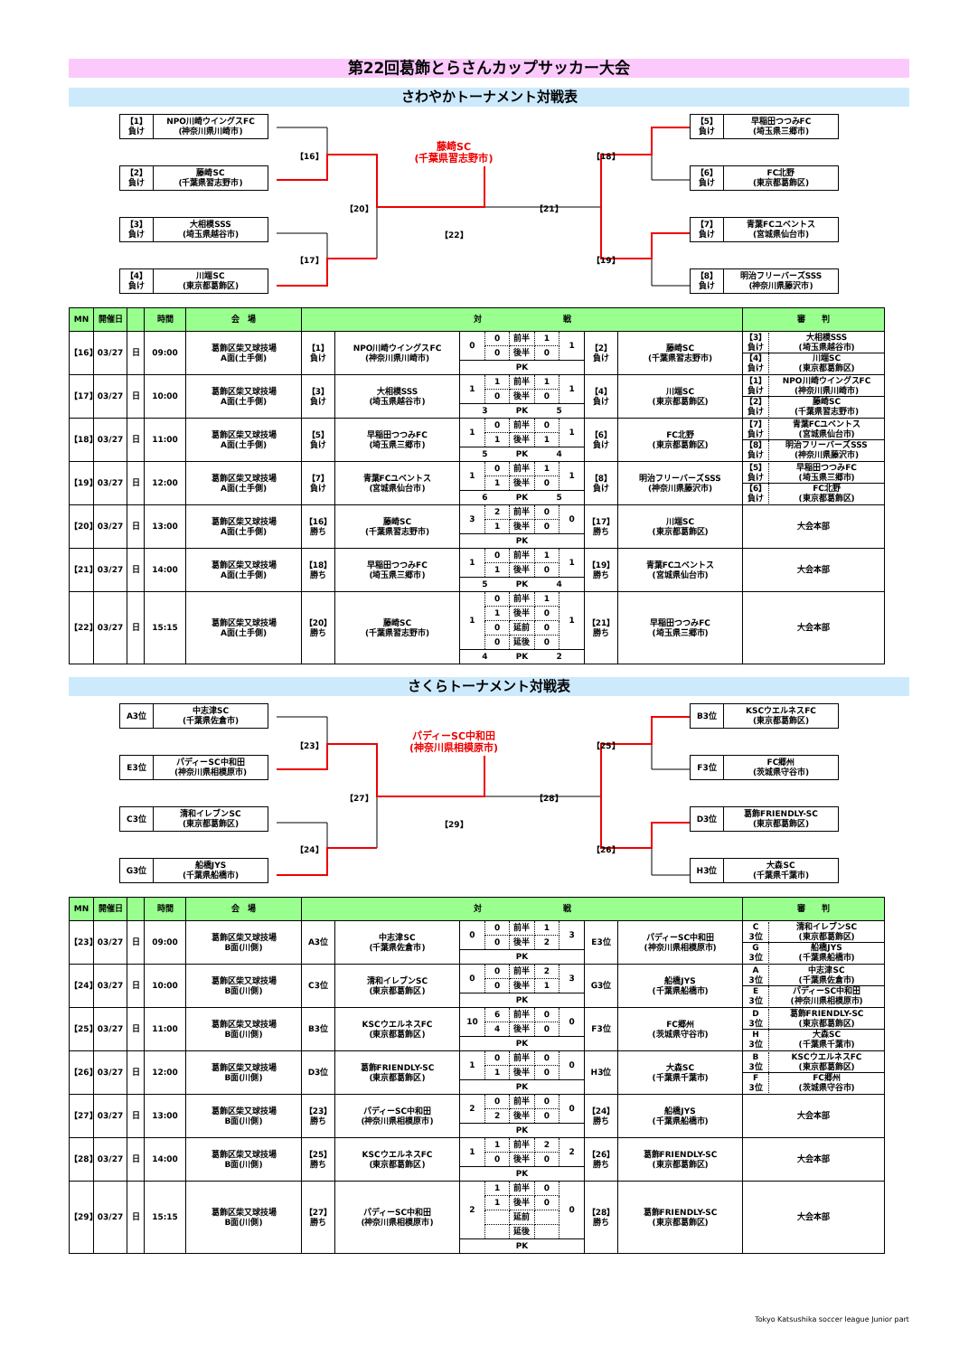第22回葛飾とらさんカップサッカー大会
さわやかトーナメント対戦表
【1】
負け
NPO川崎ウイングスFC
(神奈川県川崎市)
【2】
負け
藤崎SC
(千葉県習志野市)
【3】
負け
大相模SSS
(埼玉県越谷市)
【4】
負け
川端SC
(東京都葛飾区)
【16】
【17】
【20】
藤崎SC
(千葉県習志野市)
【22】
【21】
【18】
【19】
【5】
負け
早稲田つつみFC
(埼玉県三郷市)
【6】
負け
FC北野
(東京都葛飾区)
【7】
負け
青葉FCユベントス
(宮城県仙台市)
【8】
負け
明治フリーバーズSSS
(神奈川県藤沢市)
| MN | 開催日 | | 時間 | 会 場 | 対 戦 | | | | | 審 判 |
| --- | --- | --- | --- | --- | --- | --- | --- | --- | --- | --- |
| 【16】 | 03/27 | 日 | 09:00 | 葛飾区柴又球技場 A面(土手側) | 【1】 負け | NPO川崎ウイングスFC (神奈川県川崎市) | / 0 / 0 / 前半 / 1 / 1 / / / 0 / 後半 / 0 / / / / / PK / / / | 【2】 負け | 藤崎SC (千葉県習志野市) | / 【3】 負け / 大相模SSS (埼玉県越谷市) / / 【4】 負け / 川端SC (東京都葛飾区) / |
| 【17】 | 03/27 | 日 | 10:00 | 葛飾区柴又球技場 A面(土手側) | 【3】 負け | 大相模SSS (埼玉県越谷市) | / 1 / 1 / 前半 / 1 / 1 / / / 0 / 後半 / 0 / / / 3 / / PK / 5 / / | 【4】 負け | 川端SC (東京都葛飾区) | / 【1】 負け / NPO川崎ウイングスFC (神奈川県川崎市) / / 【2】 負け / 藤崎SC (千葉県習志野市) / |
| 【18】 | 03/27 | 日 | 11:00 | 葛飾区柴又球技場 A面(土手側) | 【5】 負け | 早稲田つつみFC (埼玉県三郷市) | / 1 / 0 / 前半 / 0 / 1 / / / 1 / 後半 / 1 / / / 5 / / PK / 4 / / | 【6】 負け | FC北野 (東京都葛飾区) | / 【7】 負け / 青葉FCユベントス (宮城県仙台市) / / 【8】 負け / 明治フリーバーズSSS (神奈川県藤沢市) / |
| 【19】 | 03/27 | 日 | 12:00 | 葛飾区柴又球技場 A面(土手側) | 【7】 負け | 青葉FCユベントス (宮城県仙台市) | / 1 / 0 / 前半 / 1 / 1 / / / 1 / 後半 / 0 / / / 6 / / PK / 5 / / | 【8】 負け | 明治フリーバーズSSS (神奈川県藤沢市) | / 【5】 負け / 早稲田つつみFC (埼玉県三郷市) / / 【6】 負け / FC北野 (東京都葛飾区) / |
| 【20】 | 03/27 | 日 | 13:00 | 葛飾区柴又球技場 A面(土手側) | 【16】 勝ち | 藤崎SC (千葉県習志野市) | / 3 / 2 / 前半 / 0 / 0 / / / 1 / 後半 / 0 / / / / / PK / / / | 【17】 勝ち | 川端SC (東京都葛飾区) | 大会本部 |
| 【21】 | 03/27 | 日 | 14:00 | 葛飾区柴又球技場 A面(土手側) | 【18】 勝ち | 早稲田つつみFC (埼玉県三郷市) | / 1 / 0 / 前半 / 1 / 1 / / / 1 / 後半 / 0 / / / 5 / / PK / 4 / / | 【19】 勝ち | 青葉FCユベントス (宮城県仙台市) | 大会本部 |
| 【22】 | 03/27 | 日 | 15:15 | 葛飾区柴又球技場 A面(土手側) | 【20】 勝ち | 藤崎SC (千葉県習志野市) | / 1 / 0 / 前半 / 1 / 1 / / / 1 / 後半 / 0 / / / / 0 / 延前 / 0 / / / / 0 / 延後 / 0 / / / 4 / / PK / 2 / / | 【21】 勝ち | 早稲田つつみFC (埼玉県三郷市) | 大会本部 |
さくらトーナメント対戦表
A3位 中志津SC
(千葉県佐倉市)
E3位 パディーSC中和田
(神奈川県相模原市)
C3位 清和イレブンSC
(東京都葛飾区)
G3位 船橋JYS
(千葉県船橋市)
【23】
【24】
【27】
パディーSC中和田
(神奈川県相模原市)
【29】
【28】
【25】
【26】
B3位 KSCウエルネスFC
(東京都葛飾区)
F3位 FC郷州
(茨城県守谷市)
D3位 葛飾FRIENDLY-SC
(東京都葛飾区)
H3位 大森SC
(千葉県千葉市)
| MN | 開催日 | | 時間 | 会 場 | 対 戦 | | | | | 審 判 |
| --- | --- | --- | --- | --- | --- | --- | --- | --- | --- | --- |
| 【23】 | 03/27 | 日 | 09:00 | 葛飾区柴又球技場 B面(川側) | A3位 | 中志津SC (千葉県佐倉市) | / 0 / 0 / 前半 / 1 / 3 / / / 0 / 後半 / 2 / / / / / PK / / / | E3位 | パディーSC中和田 (神奈川県相模原市) | / C 3位 / 清和イレブンSC (東京都葛飾区) / / G 3位 / 船橋JYS (千葉県船橋市) / |
| 【24】 | 03/27 | 日 | 10:00 | 葛飾区柴又球技場 B面(川側) | C3位 | 清和イレブンSC (東京都葛飾区) | / 0 / 0 / 前半 / 2 / 3 / / / 0 / 後半 / 1 / / / / / PK / / / | G3位 | 船橋JYS (千葉県船橋市) | / A 3位 / 中志津SC (千葉県佐倉市) / / E 3位 / パディーSC中和田 (神奈川県相模原市) / |
| 【25】 | 03/27 | 日 | 11:00 | 葛飾区柴又球技場 B面(川側) | B3位 | KSCウエルネスFC (東京都葛飾区) | / 10 / 6 / 前半 / 0 / 0 / / / 4 / 後半 / 0 / / / / / PK / / / | F3位 | FC郷州 (茨城県守谷市) | / D 3位 / 葛飾FRIENDLY-SC (東京都葛飾区) / / H 3位 / 大森SC (千葉県千葉市) / |
| 【26】 | 03/27 | 日 | 12:00 | 葛飾区柴又球技場 B面(川側) | D3位 | 葛飾FRIENDLY-SC (東京都葛飾区) | / 1 / 0 / 前半 / 0 / 0 / / / 1 / 後半 / 0 / / / / / PK / / / | H3位 | 大森SC (千葉県千葉市) | / B 3位 / KSCウエルネスFC (東京都葛飾区) / / F 3位 / FC郷州 (茨城県守谷市) / |
| 【27】 | 03/27 | 日 | 13:00 | 葛飾区柴又球技場 B面(川側) | 【23】 勝ち | パディーSC中和田 (神奈川県相模原市) | / 2 / 0 / 前半 / 0 / 0 / / / 2 / 後半 / 0 / / / / / PK / / / | 【24】 勝ち | 船橋JYS (千葉県船橋市) | 大会本部 |
| 【28】 | 03/27 | 日 | 14:00 | 葛飾区柴又球技場 B面(川側) | 【25】 勝ち | KSCウエルネスFC (東京都葛飾区) | / 1 / 1 / 前半 / 2 / 2 / / / 0 / 後半 / 0 / / / / / PK / / / | 【26】 勝ち | 葛飾FRIENDLY-SC (東京都葛飾区) | 大会本部 |
| 【29】 | 03/27 | 日 | 15:15 | 葛飾区柴又球技場 B面(川側) | 【27】 勝ち | パディーSC中和田 (神奈川県相模原市) | / 2 / 1 / 前半 / 0 / 0 / / / 1 / 後半 / 0 / / / / / 延前 / / / / / / 延後 / / / / / / PK / / / | 【28】 勝ち | 葛飾FRIENDLY-SC (東京都葛飾区) | 大会本部 |
Tokyo Katsushika soccer league Junior part